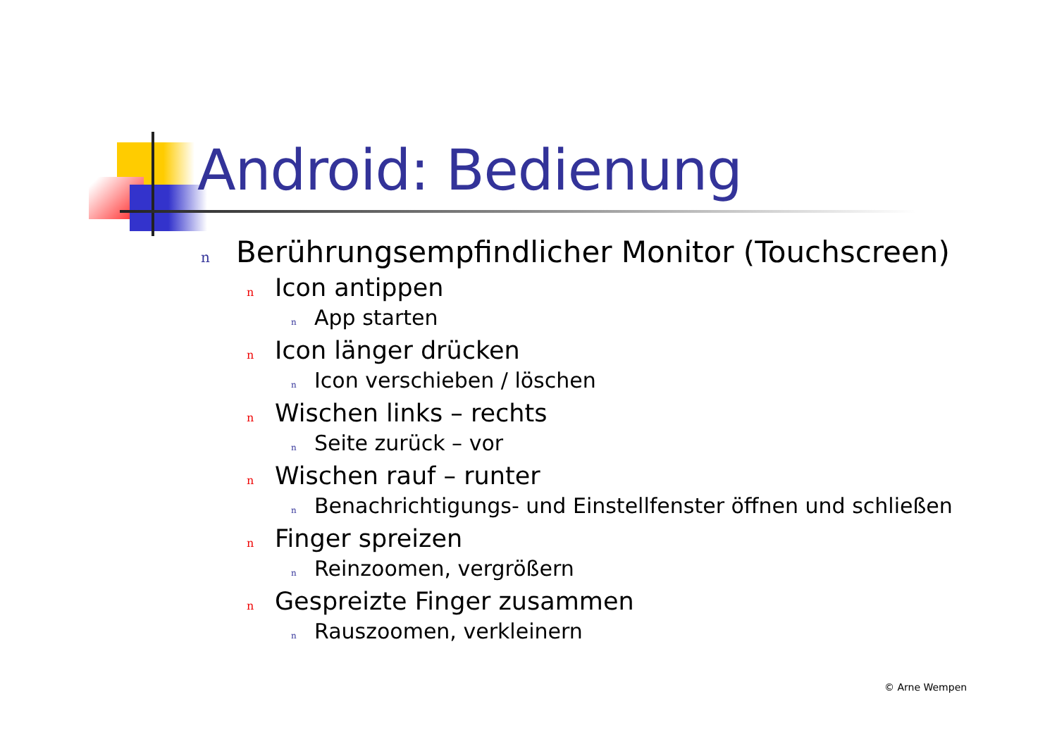Android: Bedienung
n Berührungsempfindlicher Monitor (Touchscreen)
n Icon antippen
n App starten
n Icon länger drücken
n Icon verschieben / löschen
n Wischen links – rechts
n Seite zurück – vor
n Wischen rauf – runter
n Benachrichtigungs- und Einstellfenster öffnen und schließen
n Finger spreizen
n Reinzoomen, vergrößern
n Gespreizte Finger zusammen
n Rauszoomen, verkleinern
© Arne Wempen